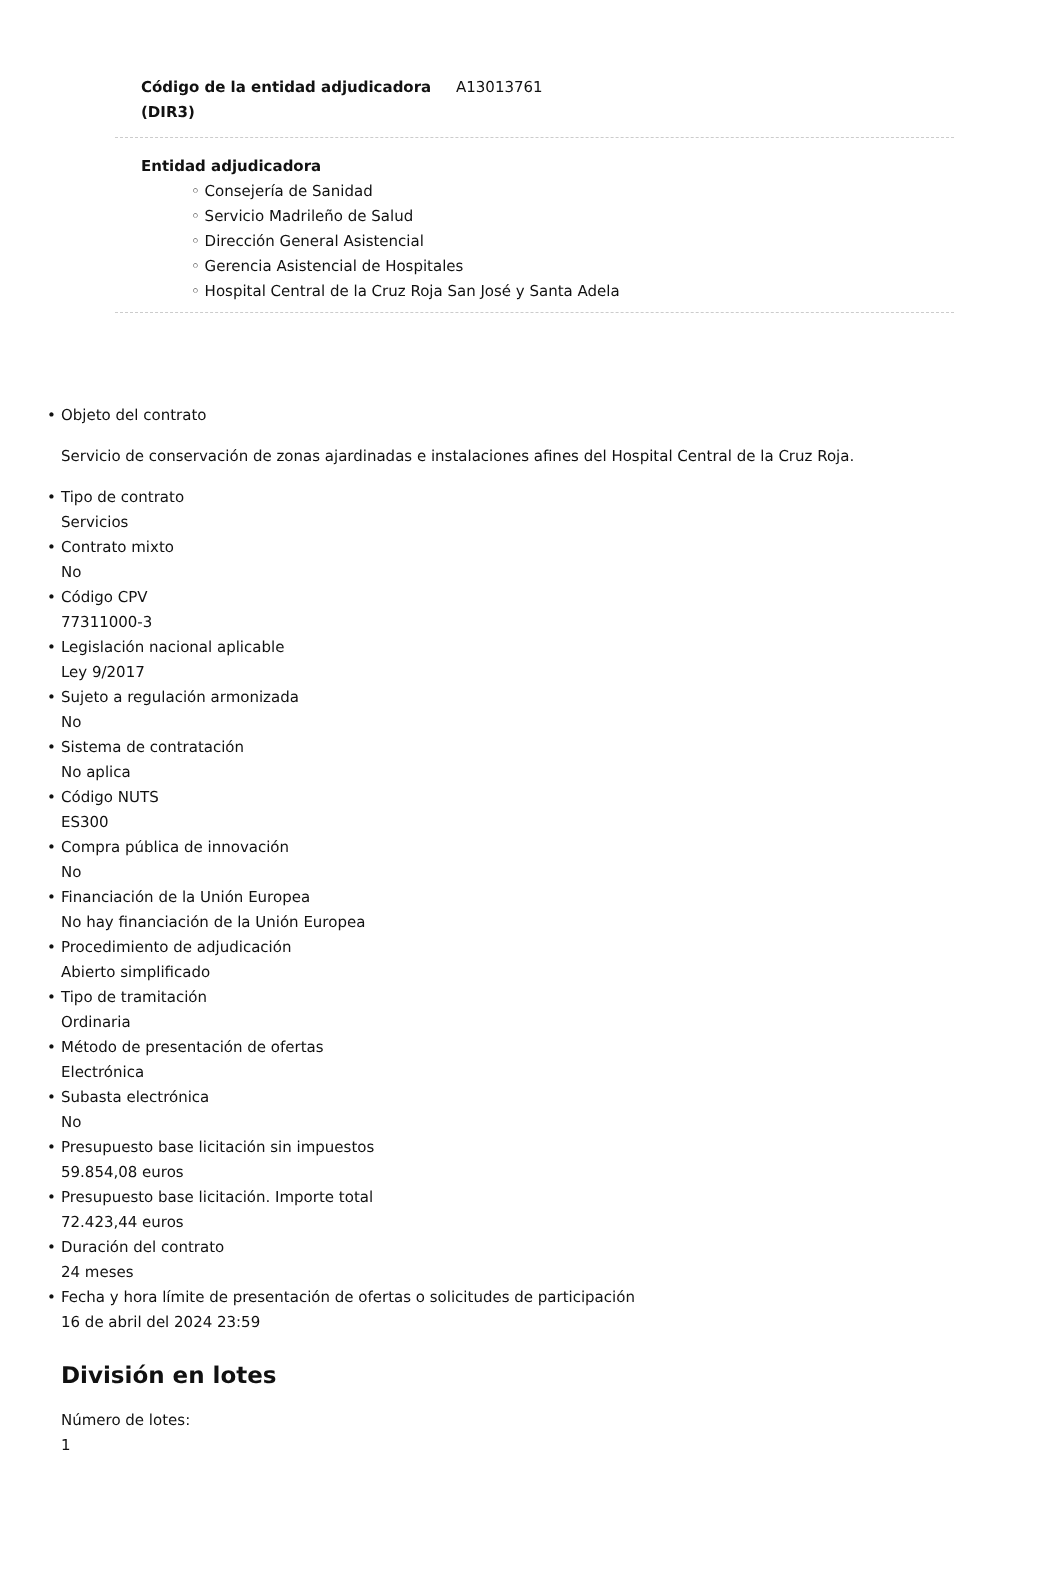Código de la entidad adjudicadora (DIR3) A13013761
Entidad adjudicadora
◦ Consejería de Sanidad
◦ Servicio Madrileño de Salud
◦ Dirección General Asistencial
◦ Gerencia Asistencial de Hospitales
◦ Hospital Central de la Cruz Roja San José y Santa Adela
• Objeto del contrato
Servicio de conservación de zonas ajardinadas e instalaciones afines del Hospital Central de la Cruz Roja.
• Tipo de contrato
Servicios
• Contrato mixto
No
• Código CPV
77311000-3
• Legislación nacional aplicable
Ley 9/2017
• Sujeto a regulación armonizada
No
• Sistema de contratación
No aplica
• Código NUTS
ES300
• Compra pública de innovación
No
• Financiación de la Unión Europea
No hay financiación de la Unión Europea
• Procedimiento de adjudicación
Abierto simplificado
• Tipo de tramitación
Ordinaria
• Método de presentación de ofertas
Electrónica
• Subasta electrónica
No
• Presupuesto base licitación sin impuestos
59.854,08 euros
• Presupuesto base licitación. Importe total
72.423,44 euros
• Duración del contrato
24 meses
• Fecha y hora límite de presentación de ofertas o solicitudes de participación
16 de abril del 2024 23:59
División en lotes
Número de lotes:
1